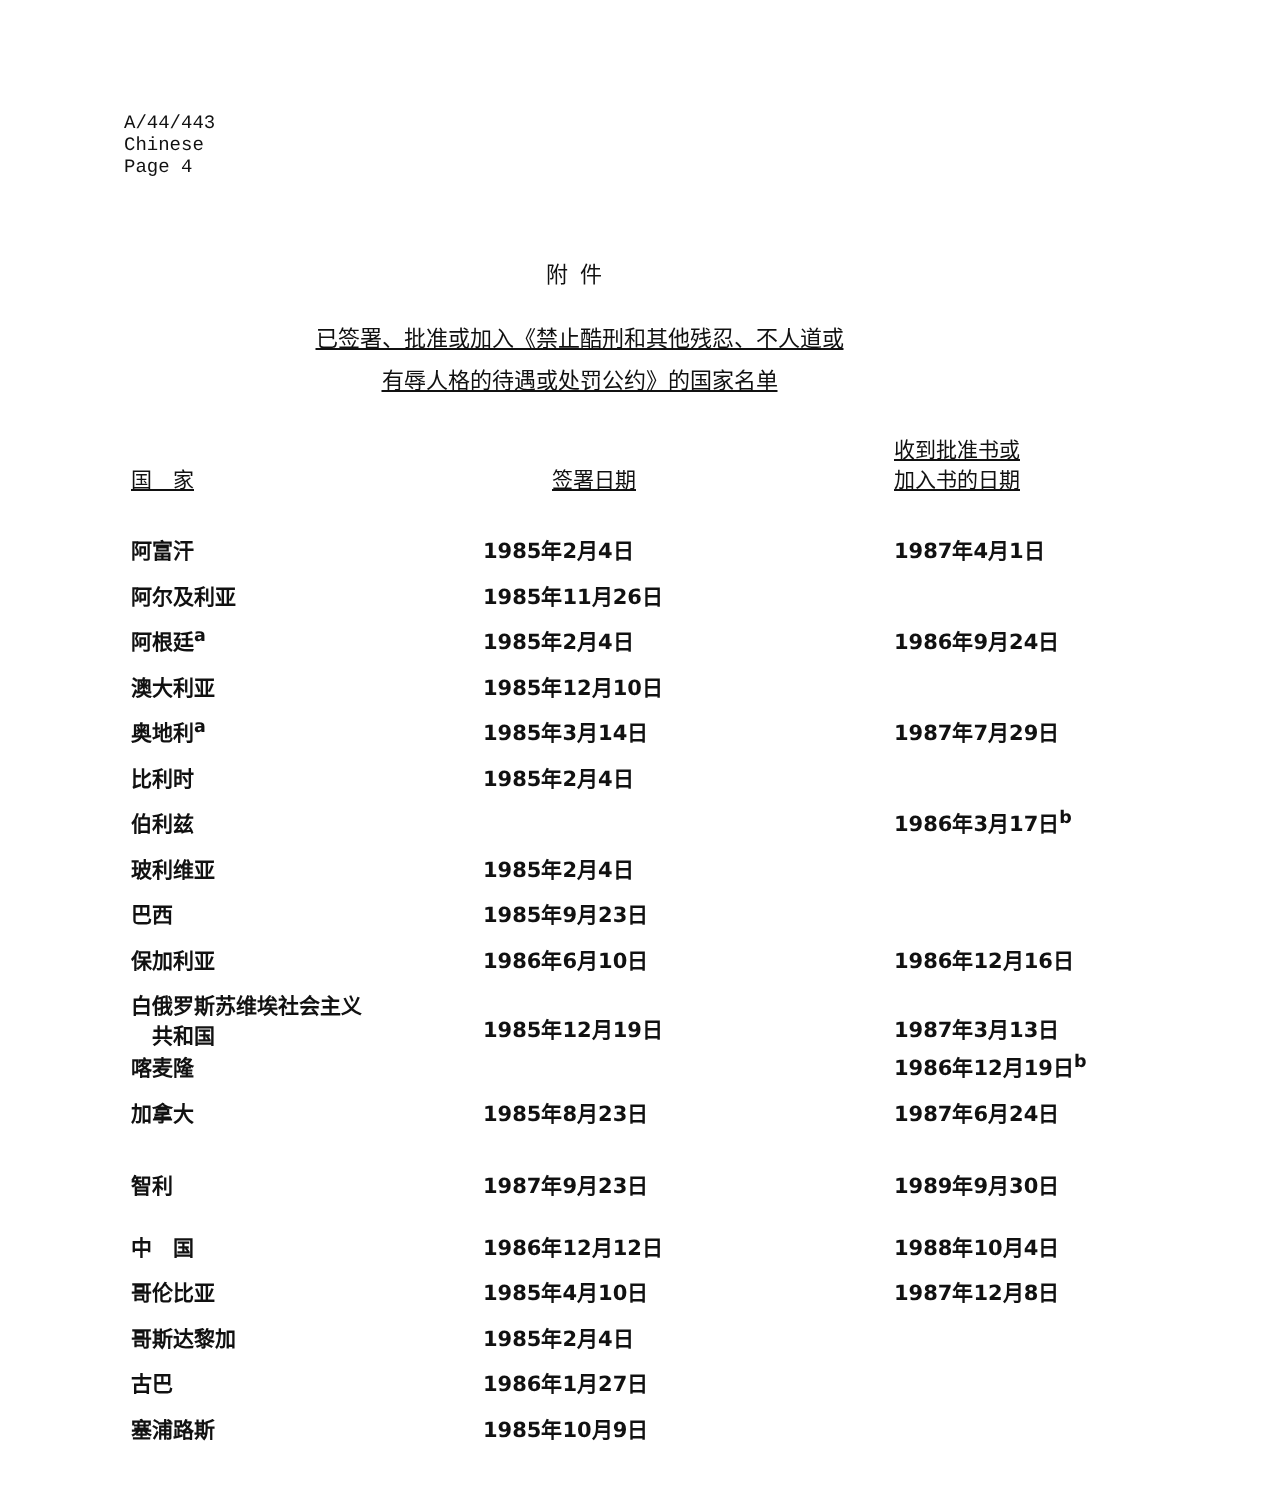A/44/443
Chinese
Page 4
附件
已签署、批准或加入《禁止酷刑和其他残忍、不人道或
有辱人格的待遇或处罚公约》的国家名单
| 国 家 | 签署日期 | 收到批准书或 加入书的日期 |
| --- | --- | --- |
| 阿富汗 | 1985年2月4日 | 1987年4月1日 |
| 阿尔及利亚 | 1985年11月26日 | |
| 阿根廷<sup>a</sup> | 1985年2月4日 | 1986年9月24日 |
| 澳大利亚 | 1985年12月10日 | |
| 奥地利<sup>a</sup> | 1985年3月14日 | 1987年7月29日 |
| 比利时 | 1985年2月4日 | |
| 伯利兹 | | 1986年3月17日<sup>b</sup> |
| 玻利维亚 | 1985年2月4日 | |
| 巴西 | 1985年9月23日 | |
| 保加利亚 | 1986年6月10日 | 1986年12月16日 |
| 白俄罗斯苏维埃社会主义 共和国 | 1985年12月19日 | 1987年3月13日 |
| 喀麦隆 | | 1986年12月19日<sup>b</sup> |
| 加拿大 | 1985年8月23日 | 1987年6月24日 |
| 智利 | 1987年9月23日 | 1989年9月30日 |
| 中 国 | 1986年12月12日 | 1988年10月4日 |
| 哥伦比亚 | 1985年4月10日 | 1987年12月8日 |
| 哥斯达黎加 | 1985年2月4日 | |
| 古巴 | 1986年1月27日 | |
| 塞浦路斯 | 1985年10月9日 | |